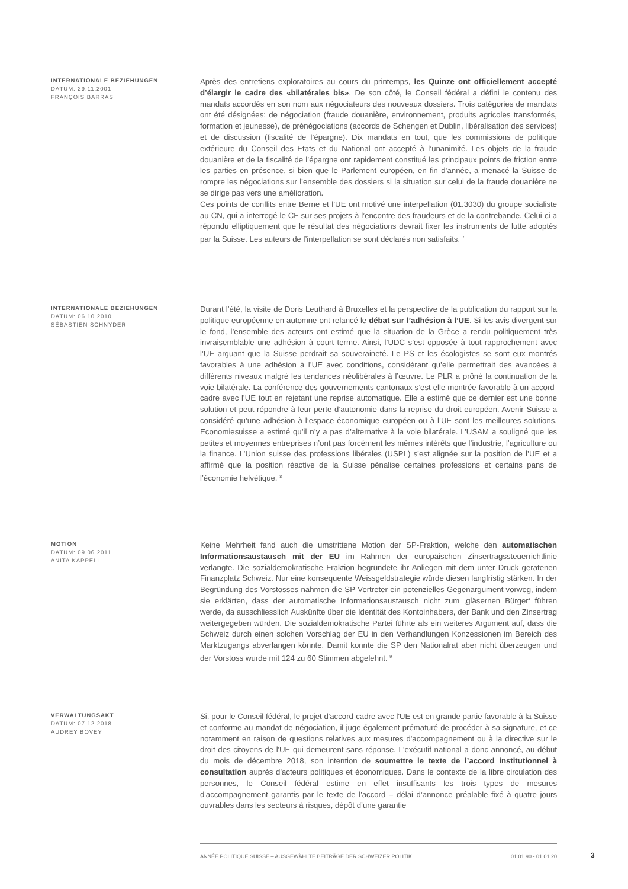INTERNATIONALE BEZIEHUNGEN
DATUM: 29.11.2001
FRANÇOIS BARRAS
Après des entretiens exploratoires au cours du printemps, les Quinze ont officiellement accepté d’élargir le cadre des «bilatérales bis». De son côté, le Conseil fédéral a défini le contenu des mandats accordés en son nom aux négociateurs des nouveaux dossiers. Trois catégories de mandats ont été désignées: de négociation (fraude douanière, environnement, produits agricoles transformés, formation et jeunesse), de prénégociations (accords de Schengen et Dublin, libéralisation des services) et de discussion (fiscalité de l’épargne). Dix mandats en tout, que les commissions de politique extérieure du Conseil des Etats et du National ont accepté à l’unanimité. Les objets de la fraude douanière et de la fiscalité de l’épargne ont rapidement constitué les principaux points de friction entre les parties en présence, si bien que le Parlement européen, en fin d’année, a menacé la Suisse de rompre les négociations sur l’ensemble des dossiers si la situation sur celui de la fraude douanière ne se dirige pas vers une amélioration.
Ces points de conflits entre Berne et l’UE ont motivé une interpellation (01.3030) du groupe socialiste au CN, qui a interrogé le CF sur ses projets à l’encontre des fraudeurs et de la contrebande. Celui-ci a répondu elliptiquement que le résultat des négociations devrait fixer les instruments de lutte adoptés par la Suisse. Les auteurs de l’interpellation se sont déclarés non satisfaits. <sup>7</sup>
INTERNATIONALE BEZIEHUNGEN
DATUM: 06.10.2010
SÉBASTIEN SCHNYDER
Durant l’été, la visite de Doris Leuthard à Bruxelles et la perspective de la publication du rapport sur la politique européenne en automne ont relancé le débat sur l’adhésion à l’UE. Si les avis divergent sur le fond, l’ensemble des acteurs ont estimé que la situation de la Grèce a rendu politiquement très invraisemblable une adhésion à court terme. Ainsi, l’UDC s’est opposée à tout rapprochement avec l’UE arguant que la Suisse perdrait sa souveraineté. Le PS et les écologistes se sont eux montrés favorables à une adhésion à l’UE avec conditions, considérant qu’elle permettrait des avancées à différents niveaux malgré les tendances néolibérales à l’œuvre. Le PLR a prôné la continuation de la voie bilatérale. La conférence des gouvernements cantonaux s’est elle montrée favorable à un accord-cadre avec l’UE tout en rejetant une reprise automatique. Elle a estimé que ce dernier est une bonne solution et peut répondre à leur perte d’autonomie dans la reprise du droit européen. Avenir Suisse a considéré qu’une adhésion à l’espace économique européen ou à l’UE sont les meilleures solutions. Economiesuisse a estimé qu’il n’y a pas d’alternative à la voie bilatérale. L’USAM a souligné que les petites et moyennes entreprises n’ont pas forcément les mêmes intérêts que l’industrie, l’agriculture ou la finance. L’Union suisse des professions libérales (USPL) s’est alignée sur la position de l’UE et a affirmé que la position réactive de la Suisse pénalise certaines professions et certains pans de l’économie helvétique. <sup>8</sup>
MOTION
DATUM: 09.06.2011
ANITA KÄPPELI
Keine Mehrheit fand auch die umstrittene Motion der SP-Fraktion, welche den automatischen Informationsaustausch mit der EU im Rahmen der europäischen Zinsertragssteuerrichtlinie verlangte. Die sozialdemokratische Fraktion begründete ihr Anliegen mit dem unter Druck geratenen Finanzplatz Schweiz. Nur eine konsequente Weissgeldstrategie würde diesen langfristig stärken. In der Begründung des Vorstosses nahmen die SP-Vertreter ein potenzielles Gegenargument vorweg, indem sie erklärten, dass der automatische Informationsaustausch nicht zum ‚gläsernen Bürger‘ führen werde, da ausschliesslich Auskünfte über die Identität des Kontoinhabers, der Bank und den Zinsertrag weitergegeben würden. Die sozialdemokratische Partei führte als ein weiteres Argument auf, dass die Schweiz durch einen solchen Vorschlag der EU in den Verhandlungen Konzessionen im Bereich des Marktzugangs abverlangen könnte. Damit konnte die SP den Nationalrat aber nicht überzeugen und der Vorstoss wurde mit 124 zu 60 Stimmen abgelehnt. <sup>9</sup>
VERWALTUNGSAKT
DATUM: 07.12.2018
AUDREY BOVEY
Si, pour le Conseil fédéral, le projet d'accord-cadre avec l'UE est en grande partie favorable à la Suisse et conforme au mandat de négociation, il juge également prématuré de procéder à sa signature, et ce notamment en raison de questions relatives aux mesures d'accompagnement ou à la directive sur le droit des citoyens de l'UE qui demeurent sans réponse. L'exécutif national a donc annoncé, au début du mois de décembre 2018, son intention de soumettre le texte de l’accord institutionnel à consultation auprès d'acteurs politiques et économiques. Dans le contexte de la libre circulation des personnes, le Conseil fédéral estime en effet insuffisants les trois types de mesures d'accompagnement garantis par le texte de l'accord – délai d’annonce préalable fixé à quatre jours ouvrables dans les secteurs à risques, dépôt d’une garantie
ANNÉE POLITIQUE SUISSE – AUSGEWÄHLTE BEITRÄGE DER SCHWEIZER POLITIK 01.01.90 - 01.01.20
3